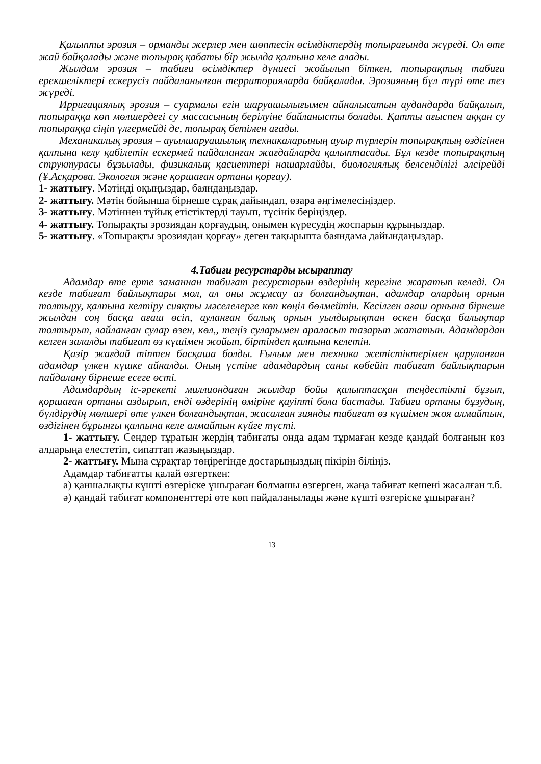Қалыпты эрозия – орманды жерлер мен шөптесін өсімдіктердің топырағында жүреді. Ол өте жай байқалады және топырақ қабаты бір жылда қалпына келе алады.
Жылдам эрозия – табиғи өсімдіктер дүниесі жойылып біткен, топырақтың табиғи ерекшеліктері ескерусіз пайдаланылған территорияларда байқалады. Эрозияның бұл түрі өте тез жүреді.
Ирригациялық эрозия – суармалы егін шаруашылығымен айналысатын аудандарда байқалып, топыраққа көп мөлшердегі су массасының берілуіне байланысты болады. Қатты ағыспен аққан су топыраққа сіңіп үлгермейді де, топырақ бетімен ағады.
Механикалық эрозия – ауылшаруашылық техникаларының ауыр түрлерін топырақтың өздігінен қалпына келу қабілетін ескермей пайдаланған жағдайларда қалыптасады. Бұл кезде топырақтың структурасы бұзылады, физикалық қасиеттері нашарлайды, биологиялық белсенділігі әлсірейді (Ұ.Асқарова. Экология және қоршаған ортаны қорғау).
1- жаттығу. Мәтінді оқыңыздар, баяндаңыздар.
2- жаттығу. Мәтін бойынша бірнеше сұрақ дайындап, өзара әңгімелесіңіздер.
3- жаттығу. Мәтіннен тұйық етістіктерді тауып, түсінік беріңіздер.
4- жаттығу. Топырақты эрозиядан қорғаудың, онымен күресудің жоспарын құрыңыздар.
5- жаттығу. «Топырақты эрозиядан қорғау» деген тақырыпта баяндама дайындаңыздар.
4.Табиғи ресурстарды ысырaптау
Адамдар өте ерте заманнан табиғат ресурстарын өздерінің керегіне жаратып келеді. Ол кезде табиғат байлықтары мол, ал оны жұмсау аз болғандықтан, адамдар олардың орнын толтыру, қалпына келтіру сияқты мәселелерге көп көңіл бөлмейтін. Кесілген ағаш орнына бірнеше жылдан соң басқа ағаш өсіп, ауланған балық орнын уылдырықтан өскен басқа балықтар толтырып, лайланған сулар өзен, көл,, теңіз суларымен араласып тазарып жататын. Адамдардан келген залалды табиғат өз күшімен жойып, біртіндеп қалпына келетін.
Қазір жағдай тіптен басқаша болды. Ғылым мен техника жетістіктерімен қаруланған адамдар үлкен күшке айналды. Оның үстіне адамдардың саны көбейіп табиғат байлықтарын пайдалану бірнеше есеге өсті.
Адамдардың іс-әрекеті миллиондаған жылдар бойы қалыптасқан теңдестікті бұзып, қоршаған ортаны аздырып, енді өздерінің өміріне қауіпті бола бастады. Табиғи ортаны бұзудың, бүлдірудің мөлшері өте үлкен болғандықтан, жасалған зиянды табиғат өз күшімен жоя алмайтын, өздігінен бұрынғы қалпына келе алмайтын күйге түсті.
1- жаттығу. Сендер тұратын жердің табиғаты онда адам тұрмаған кезде қандай болғанын көз алдарыңа елестетіп, сипаттап жазыңыздар.
2- жаттығу. Мына сұрақтар төңірегінде достарыңыздың пікірін біліңіз.
Адамдар табиғатты қалай өзгерткен:
а) қаншалықты күшті өзгеріске ұшыраған болмашы өзгерген, жаңа табиғат кешені жасалған т.б.
ә) қандай табиғат компоненттері өте көп пайдаланылады және күшті өзгеріске ұшыраған?
13